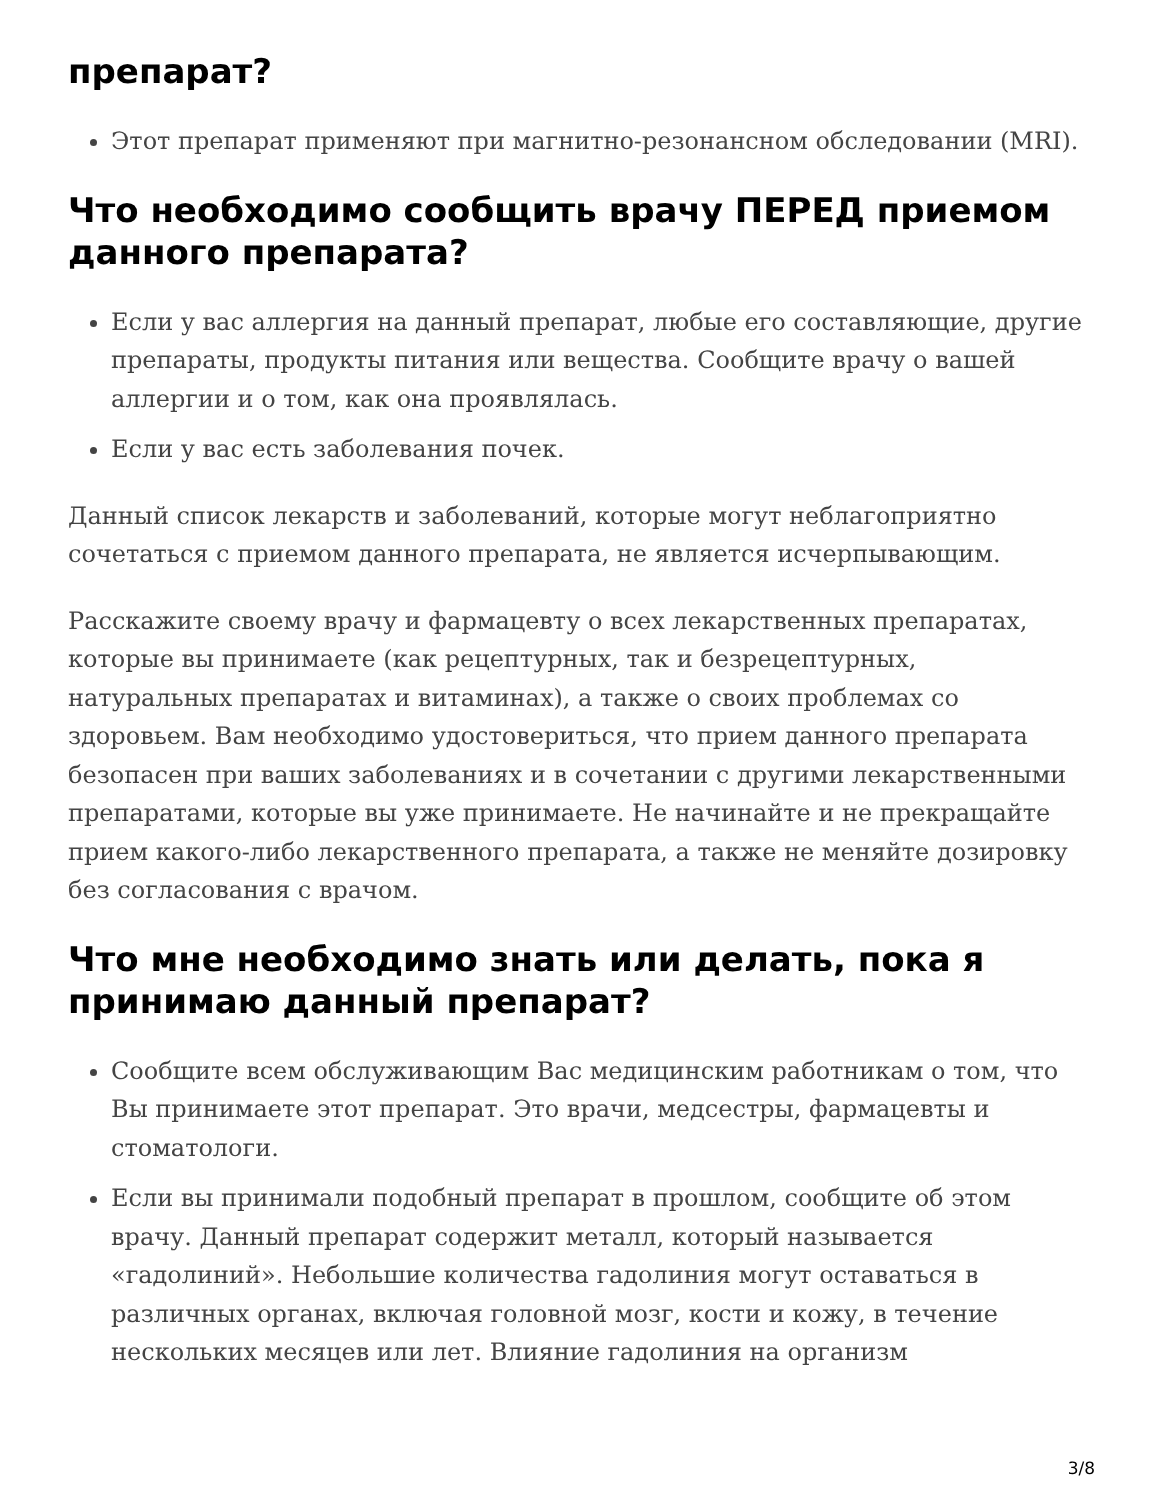препарат?
Этот препарат применяют при магнитно-резонансном обследовании (MRI).
Что необходимо сообщить врачу ПЕРЕД приемом данного препарата?
Если у вас аллергия на данный препарат, любые его составляющие, другие препараты, продукты питания или вещества. Сообщите врачу о вашей аллергии и о том, как она проявлялась.
Если у вас есть заболевания почек.
Данный список лекарств и заболеваний, которые могут неблагоприятно сочетаться с приемом данного препарата, не является исчерпывающим.
Расскажите своему врачу и фармацевту о всех лекарственных препаратах, которые вы принимаете (как рецептурных, так и безрецептурных, натуральных препаратах и витаминах), а также о своих проблемах со здоровьем. Вам необходимо удостовериться, что прием данного препарата безопасен при ваших заболеваниях и в сочетании с другими лекарственными препаратами, которые вы уже принимаете. Не начинайте и не прекращайте прием какого-либо лекарственного препарата, а также не меняйте дозировку без согласования с врачом.
Что мне необходимо знать или делать, пока я принимаю данный препарат?
Сообщите всем обслуживающим Вас медицинским работникам о том, что Вы принимаете этот препарат. Это врачи, медсестры, фармацевты и стоматологи.
Если вы принимали подобный препарат в прошлом, сообщите об этом врачу. Данный препарат содержит металл, который называется «гадолиний». Небольшие количества гадолиния могут оставаться в различных органах, включая головной мозг, кости и кожу, в течение нескольких месяцев или лет. Влияние гадолиния на организм
3/8